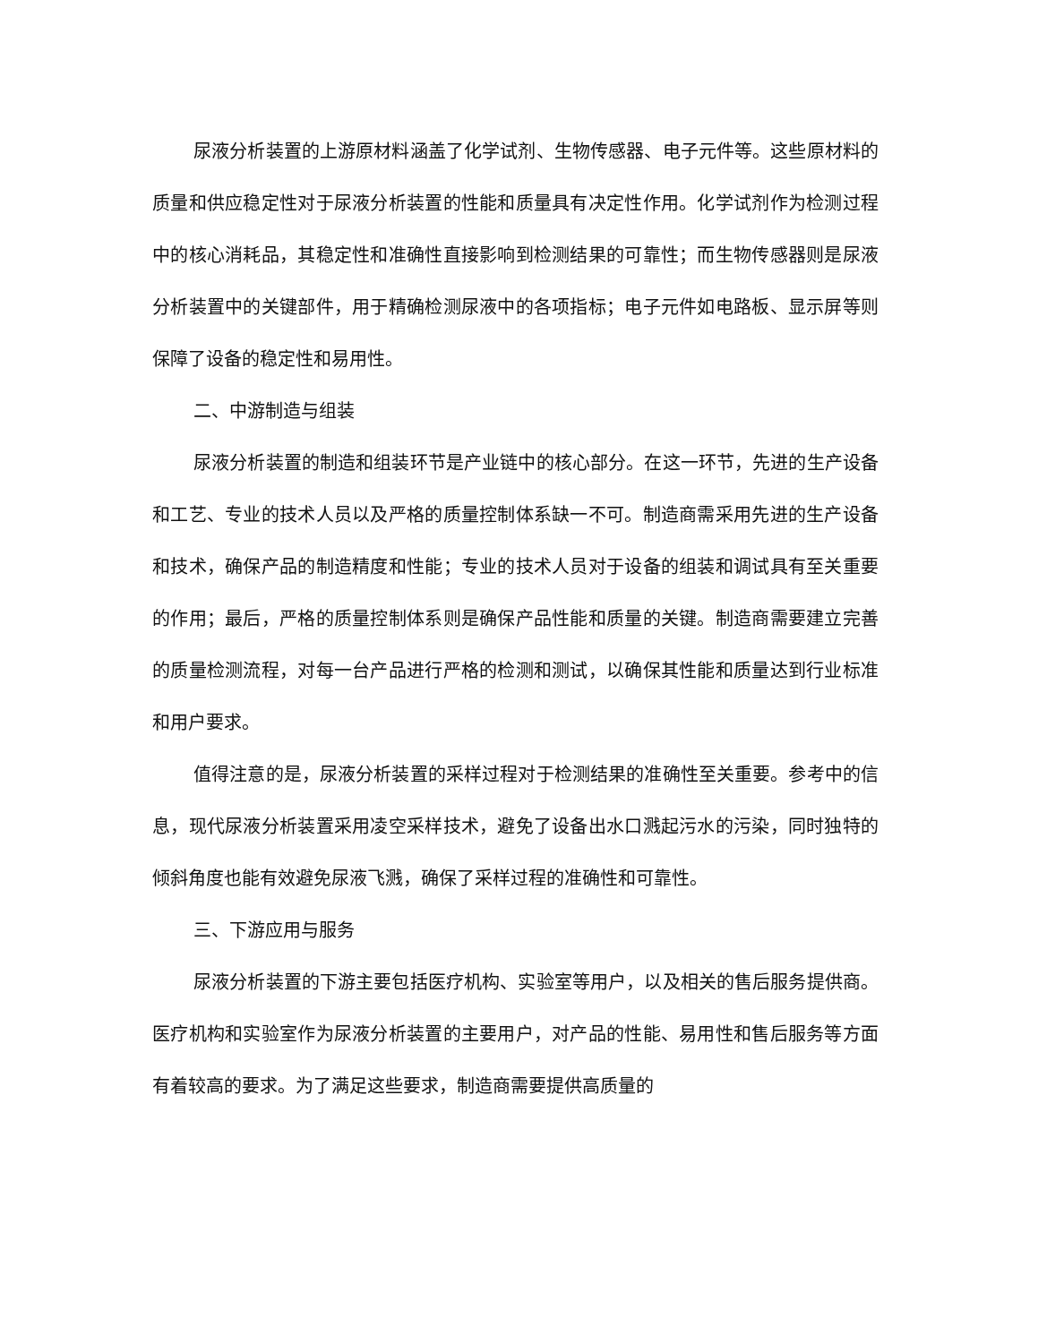尿液分析装置的上游原材料涵盖了化学试剂、生物传感器、电子元件等。这些原材料的质量和供应稳定性对于尿液分析装置的性能和质量具有决定性作用。化学试剂作为检测过程中的核心消耗品，其稳定性和准确性直接影响到检测结果的可靠性；而生物传感器则是尿液分析装置中的关键部件，用于精确检测尿液中的各项指标；电子元件如电路板、显示屏等则保障了设备的稳定性和易用性。
二、中游制造与组装
尿液分析装置的制造和组装环节是产业链中的核心部分。在这一环节，先进的生产设备和工艺、专业的技术人员以及严格的质量控制体系缺一不可。制造商需采用先进的生产设备和技术，确保产品的制造精度和性能；专业的技术人员对于设备的组装和调试具有至关重要的作用；最后，严格的质量控制体系则是确保产品性能和质量的关键。制造商需要建立完善的质量检测流程，对每一台产品进行严格的检测和测试，以确保其性能和质量达到行业标准和用户要求。
值得注意的是，尿液分析装置的采样过程对于检测结果的准确性至关重要。参考中的信息，现代尿液分析装置采用凌空采样技术，避免了设备出水口溅起污水的污染，同时独特的倾斜角度也能有效避免尿液飞溅，确保了采样过程的准确性和可靠性。
三、下游应用与服务
尿液分析装置的下游主要包括医疗机构、实验室等用户，以及相关的售后服务提供商。医疗机构和实验室作为尿液分析装置的主要用户，对产品的性能、易用性和售后服务等方面有着较高的要求。为了满足这些要求，制造商需要提供高质量的